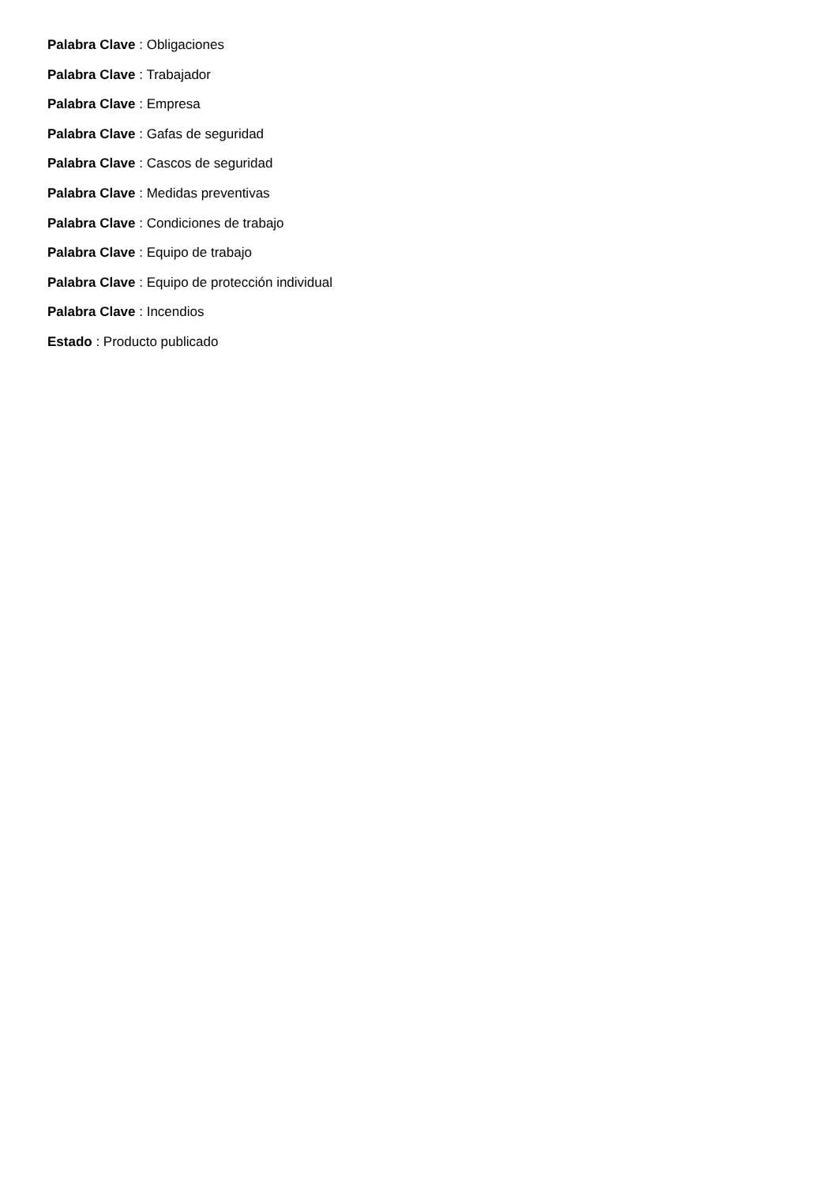Palabra Clave : Obligaciones
Palabra Clave : Trabajador
Palabra Clave : Empresa
Palabra Clave : Gafas de seguridad
Palabra Clave : Cascos de seguridad
Palabra Clave : Medidas preventivas
Palabra Clave : Condiciones de trabajo
Palabra Clave : Equipo de trabajo
Palabra Clave : Equipo de protección individual
Palabra Clave : Incendios
Estado : Producto publicado